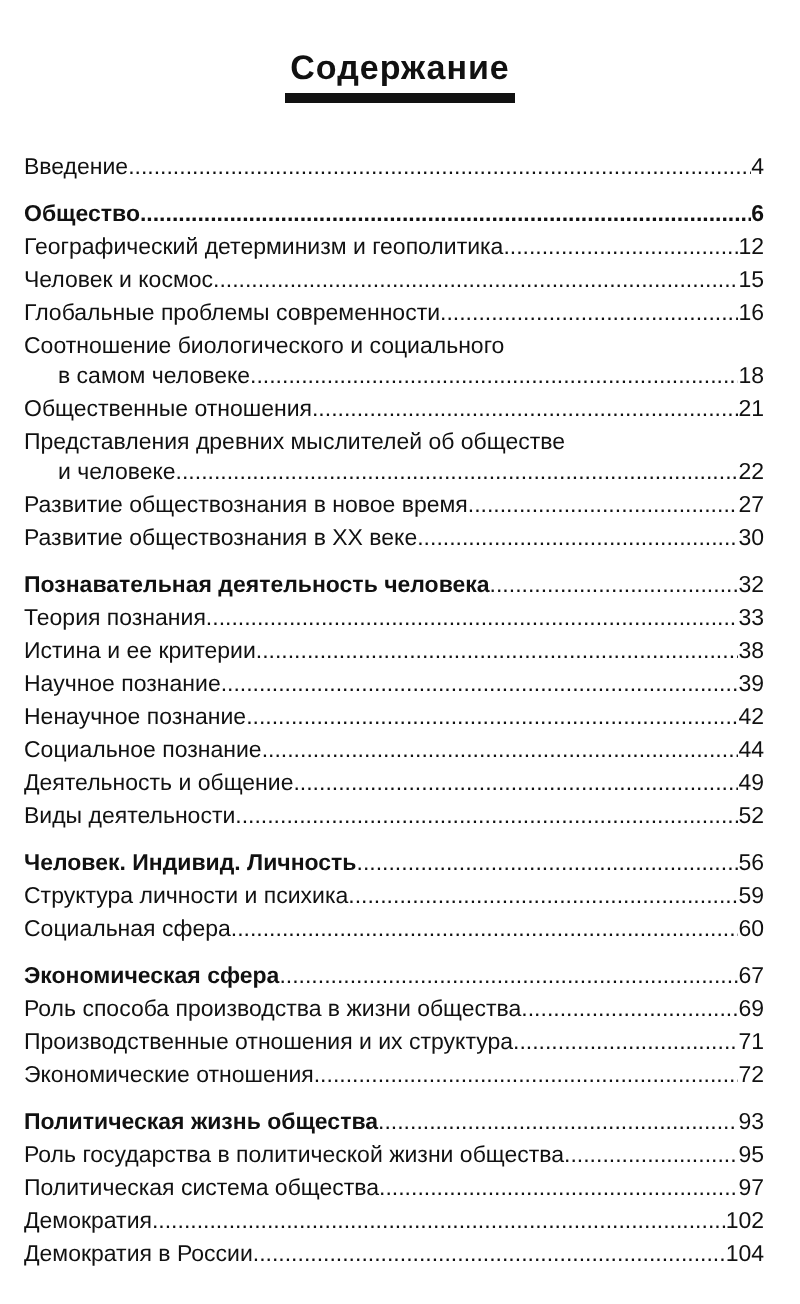Содержание
Введение 4
Общество 6
Географический детерминизм и геополитика 12
Человек и космос 15
Глобальные проблемы современности 16
Соотношение биологического и социального
в самом человеке 18
Общественные отношения 21
Представления древних мыслителей об обществе
и человеке 22
Развитие обществознания в новое время 27
Развитие обществознания в XX веке 30
Познавательная деятельность человека 32
Теория познания 33
Истина и ее критерии 38
Научное познание 39
Ненаучное познание 42
Социальное познание 44
Деятельность и общение 49
Виды деятельности 52
Человек. Индивид. Личность 56
Структура личности и психика 59
Социальная сфера 60
Экономическая сфера 67
Роль способа производства в жизни общества 69
Производственные отношения и их структура 71
Экономические отношения 72
Политическая жизнь общества 93
Роль государства в политической жизни общества 95
Политическая система общества 97
Демократия 102
Демократия в России 104